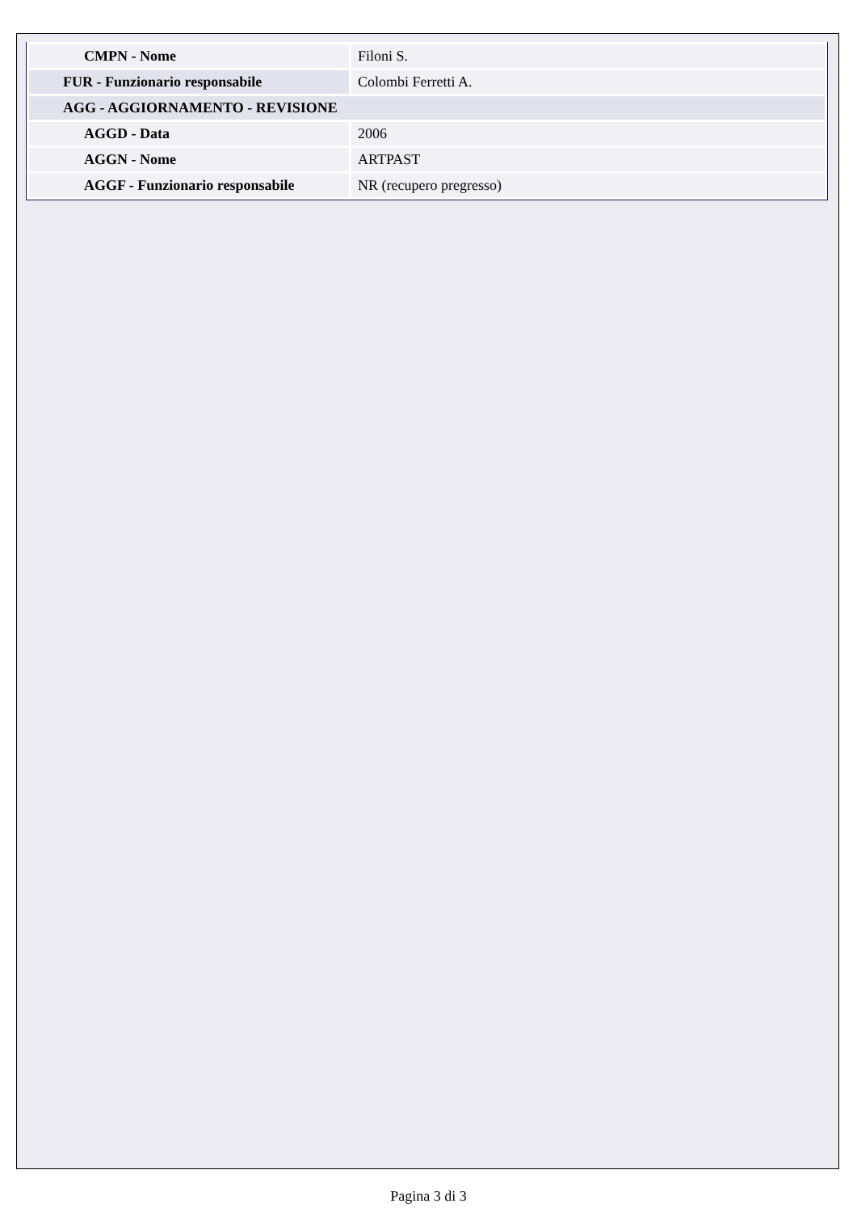| CMPN - Nome | Filoni S. |
| FUR - Funzionario responsabile | Colombi Ferretti A. |
| AGG - AGGIORNAMENTO - REVISIONE | |
| AGGD - Data | 2006 |
| AGGN - Nome | ARTPAST |
| AGGF - Funzionario responsabile | NR (recupero pregresso) |
Pagina 3 di 3